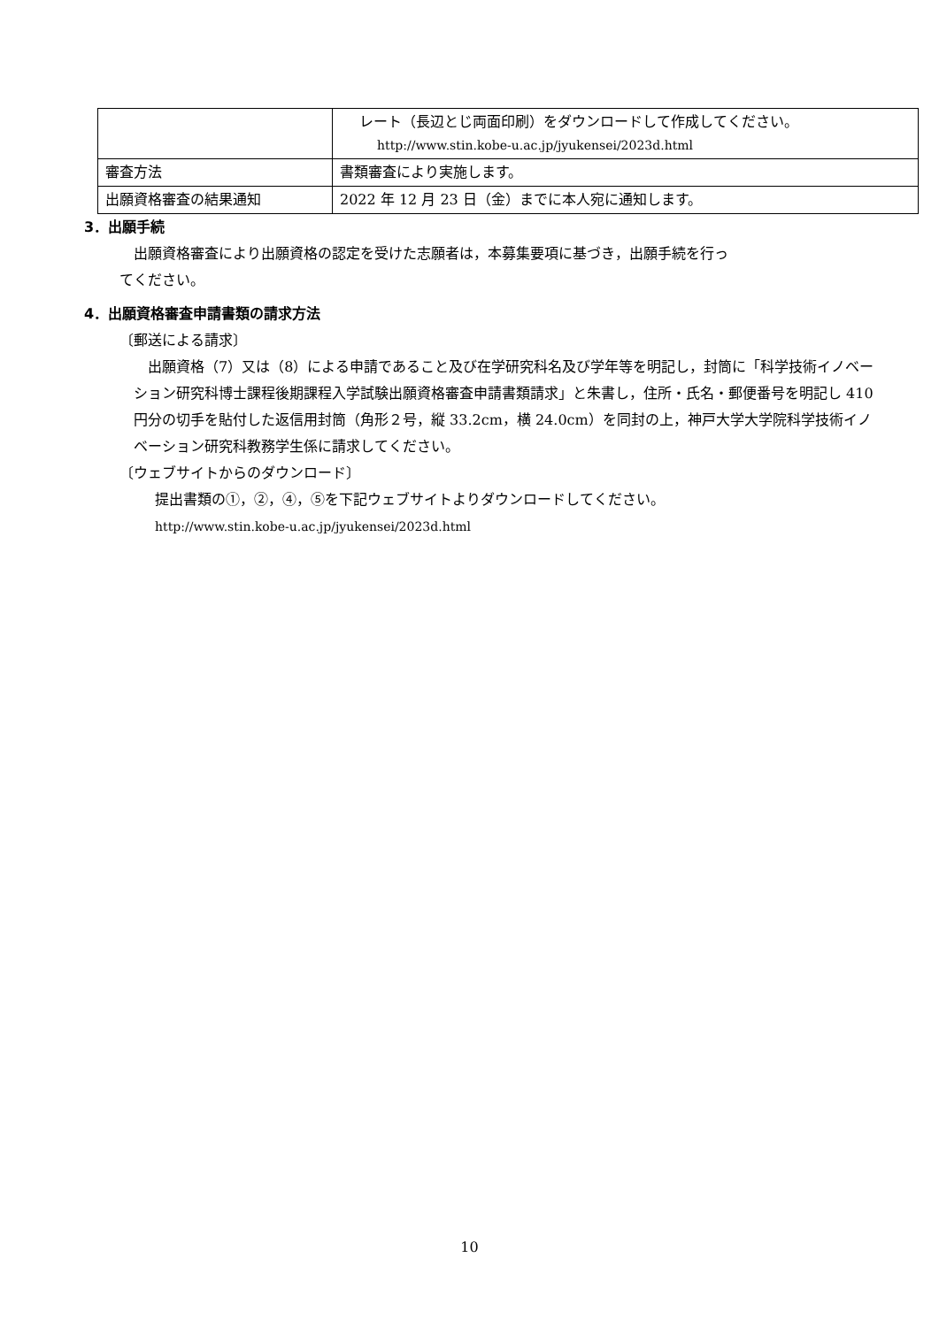| | レート（長辺とじ両面印刷）をダウンロードして作成してください。 http://www.stin.kobe-u.ac.jp/jyukensei/2023d.html |
| 審査方法 | 書類審査により実施します。 |
| 出願資格審査の結果通知 | 2022 年 12 月 23 日（金）までに本人宛に通知します。 |
3．出願手続
出願資格審査により出願資格の認定を受けた志願者は，本募集要項に基づき，出願手続を行っ
てください。
4．出願資格審査申請書類の請求方法
〔郵送による請求〕
出願資格（7）又は（8）による申請であること及び在学研究科名及び学年等を明記し，封筒に「科学技術イノベーション研究科博士課程後期課程入学試験出願資格審査申請書類請求」と朱書し，住所・氏名・郵便番号を明記し 410 円分の切手を貼付した返信用封筒（角形２号，縦 33.2cm，横 24.0cm）を同封の上，神戸大学大学院科学技術イノベーション研究科教務学生係に請求してください。
〔ウェブサイトからのダウンロード〕
提出書類の①，②，④，⑤を下記ウェブサイトよりダウンロードしてください。
http://www.stin.kobe-u.ac.jp/jyukensei/2023d.html
10